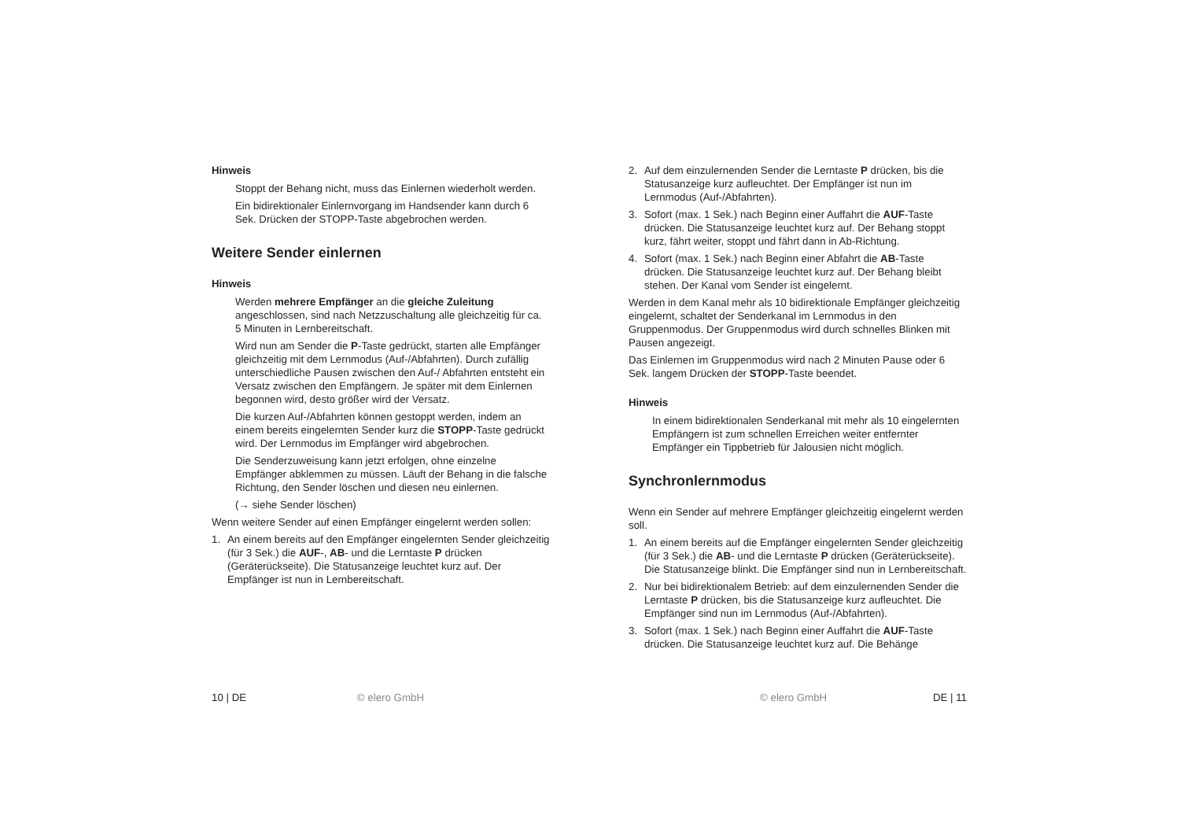Hinweis
Stoppt der Behang nicht, muss das Einlernen wiederholt werden.
Ein bidirektionaler Einlernvorgang im Handsender kann durch 6 Sek. Drücken der STOPP-Taste abgebrochen werden.
Weitere Sender einlernen
Hinweis
Werden mehrere Empfänger an die gleiche Zuleitung angeschlossen, sind nach Netzzuschaltung alle gleichzeitig für ca. 5 Minuten in Lernbereitschaft.
Wird nun am Sender die P-Taste gedrückt, starten alle Empfänger gleichzeitig mit dem Lernmodus (Auf-/Abfahrten). Durch zufällig unterschiedliche Pausen zwischen den Auf-/ Abfahrten entsteht ein Versatz zwischen den Empfängern. Je später mit dem Einlernen begonnen wird, desto größer wird der Versatz.
Die kurzen Auf-/Abfahrten können gestoppt werden, indem an einem bereits eingelernten Sender kurz die STOPP-Taste gedrückt wird. Der Lernmodus im Empfänger wird abgebrochen.
Die Senderzuweisung kann jetzt erfolgen, ohne einzelne Empfänger abklemmen zu müssen. Läuft der Behang in die falsche Richtung, den Sender löschen und diesen neu einlernen.
(→ siehe Sender löschen)
Wenn weitere Sender auf einen Empfänger eingelernt werden sollen:
1. An einem bereits auf den Empfänger eingelernten Sender gleichzeitig (für 3 Sek.) die AUF-, AB- und die Lerntaste P drücken (Geräterückseite). Die Statusanzeige leuchtet kurz auf. Der Empfänger ist nun in Lernbereitschaft.
10 | DE © elero GmbH
2. Auf dem einzulernenden Sender die Lerntaste P drücken, bis die Statusanzeige kurz aufleuchtet. Der Empfänger ist nun im Lernmodus (Auf-/Abfahrten).
3. Sofort (max. 1 Sek.) nach Beginn einer Auffahrt die AUF-Taste drücken. Die Statusanzeige leuchtet kurz auf. Der Behang stoppt kurz, fährt weiter, stoppt und fährt dann in Ab-Richtung.
4. Sofort (max. 1 Sek.) nach Beginn einer Abfahrt die AB-Taste drücken. Die Statusanzeige leuchtet kurz auf. Der Behang bleibt stehen. Der Kanal vom Sender ist eingelernt.
Werden in dem Kanal mehr als 10 bidirektionale Empfänger gleichzeitig eingelernt, schaltet der Senderkanal im Lernmodus in den Gruppenmodus. Der Gruppenmodus wird durch schnelles Blinken mit Pausen angezeigt.
Das Einlernen im Gruppenmodus wird nach 2 Minuten Pause oder 6 Sek. langem Drücken der STOPP-Taste beendet.
Hinweis
In einem bidirektionalen Senderkanal mit mehr als 10 eingelernten Empfängern ist zum schnellen Erreichen weiter entfernter Empfänger ein Tippbetrieb für Jalousien nicht möglich.
Synchronlernmodus
Wenn ein Sender auf mehrere Empfänger gleichzeitig eingelernt werden soll.
1. An einem bereits auf die Empfänger eingelernten Sender gleichzeitig (für 3 Sek.) die AB- und die Lerntaste P drücken (Geräterückseite). Die Statusanzeige blinkt. Die Empfänger sind nun in Lernbereitschaft.
2. Nur bei bidirektionalem Betrieb: auf dem einzulernenden Sender die Lerntaste P drücken, bis die Statusanzeige kurz aufleuchtet. Die Empfänger sind nun im Lernmodus (Auf-/Abfahrten).
3. Sofort (max. 1 Sek.) nach Beginn einer Auffahrt die AUF-Taste drücken. Die Statusanzeige leuchtet kurz auf. Die Behänge
© elero GmbH DE | 11